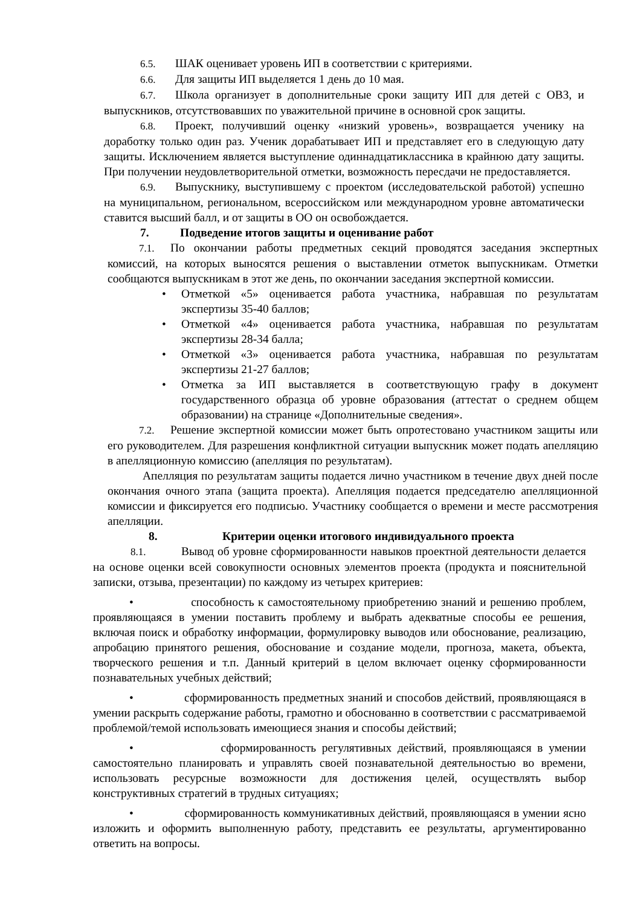6.5. ШАК оценивает уровень ИП в соответствии с критериями.
6.6. Для защиты ИП выделяется 1 день до 10 мая.
6.7. Школа организует в дополнительные сроки защиту ИП для детей с ОВЗ, и выпускников, отсутствовавших по уважительной причине в основной срок защиты.
6.8. Проект, получивший оценку «низкий уровень», возвращается ученику на доработку только один раз. Ученик дорабатывает ИП и представляет его в следующую дату защиты. Исключением является выступление одиннадцатиклассника в крайнюю дату защиты. При получении неудовлетворительной отметки, возможность пересдачи не предоставляется.
6.9. Выпускнику, выступившему с проектом (исследовательской работой) успешно на муниципальном, региональном, всероссийском или международном уровне автоматически ставится высший балл, и от защиты в ОО он освобождается.
7. Подведение итогов защиты и оценивание работ
7.1. По окончании работы предметных секций проводятся заседания экспертных комиссий, на которых выносятся решения о выставлении отметок выпускникам. Отметки сообщаются выпускникам в этот же день, по окончании заседания экспертной комиссии.
• Отметкой «5» оценивается работа участника, набравшая по результатам экспертизы 35-40 баллов;
• Отметкой «4» оценивается работа участника, набравшая по результатам экспертизы 28-34 балла;
• Отметкой «3» оценивается работа участника, набравшая по результатам экспертизы 21-27 баллов;
• Отметка за ИП выставляется в соответствующую графу в документ государственного образца об уровне образования (аттестат о среднем общем образовании) на странице «Дополнительные сведения».
7.2. Решение экспертной комиссии может быть опротестовано участником защиты или его руководителем. Для разрешения конфликтной ситуации выпускник может подать апелляцию в апелляционную комиссию (апелляция по результатам).
Апелляция по результатам защиты подается лично участником в течение двух дней после окончания очного этапа (защита проекта). Апелляция подается председателю апелляционной комиссии и фиксируется его подписью. Участнику сообщается о времени и месте рассмотрения апелляции.
8. Критерии оценки итогового индивидуального проекта
8.1. Вывод об уровне сформированности навыков проектной деятельности делается на основе оценки всей совокупности основных элементов проекта (продукта и пояснительной записки, отзыва, презентации) по каждому из четырех критериев:
• способность к самостоятельному приобретению знаний и решению проблем, проявляющаяся в умении поставить проблему и выбрать адекватные способы ее решения, включая поиск и обработку информации, формулировку выводов или обоснование, реализацию, апробацию принятого решения, обоснование и создание модели, прогноза, макета, объекта, творческого решения и т.п. Данный критерий в целом включает оценку сформированности познавательных учебных действий;
• сформированность предметных знаний и способов действий, проявляющаяся в умении раскрыть содержание работы, грамотно и обоснованно в соответствии с рассматриваемой проблемой/темой использовать имеющиеся знания и способы действий;
• сформированность регулятивных действий, проявляющаяся в умении самостоятельно планировать и управлять своей познавательной деятельностью во времени, использовать ресурсные возможности для достижения целей, осуществлять выбор конструктивных стратегий в трудных ситуациях;
• сформированность коммуникативных действий, проявляющаяся в умении ясно изложить и оформить выполненную работу, представить ее результаты, аргументированно ответить на вопросы.